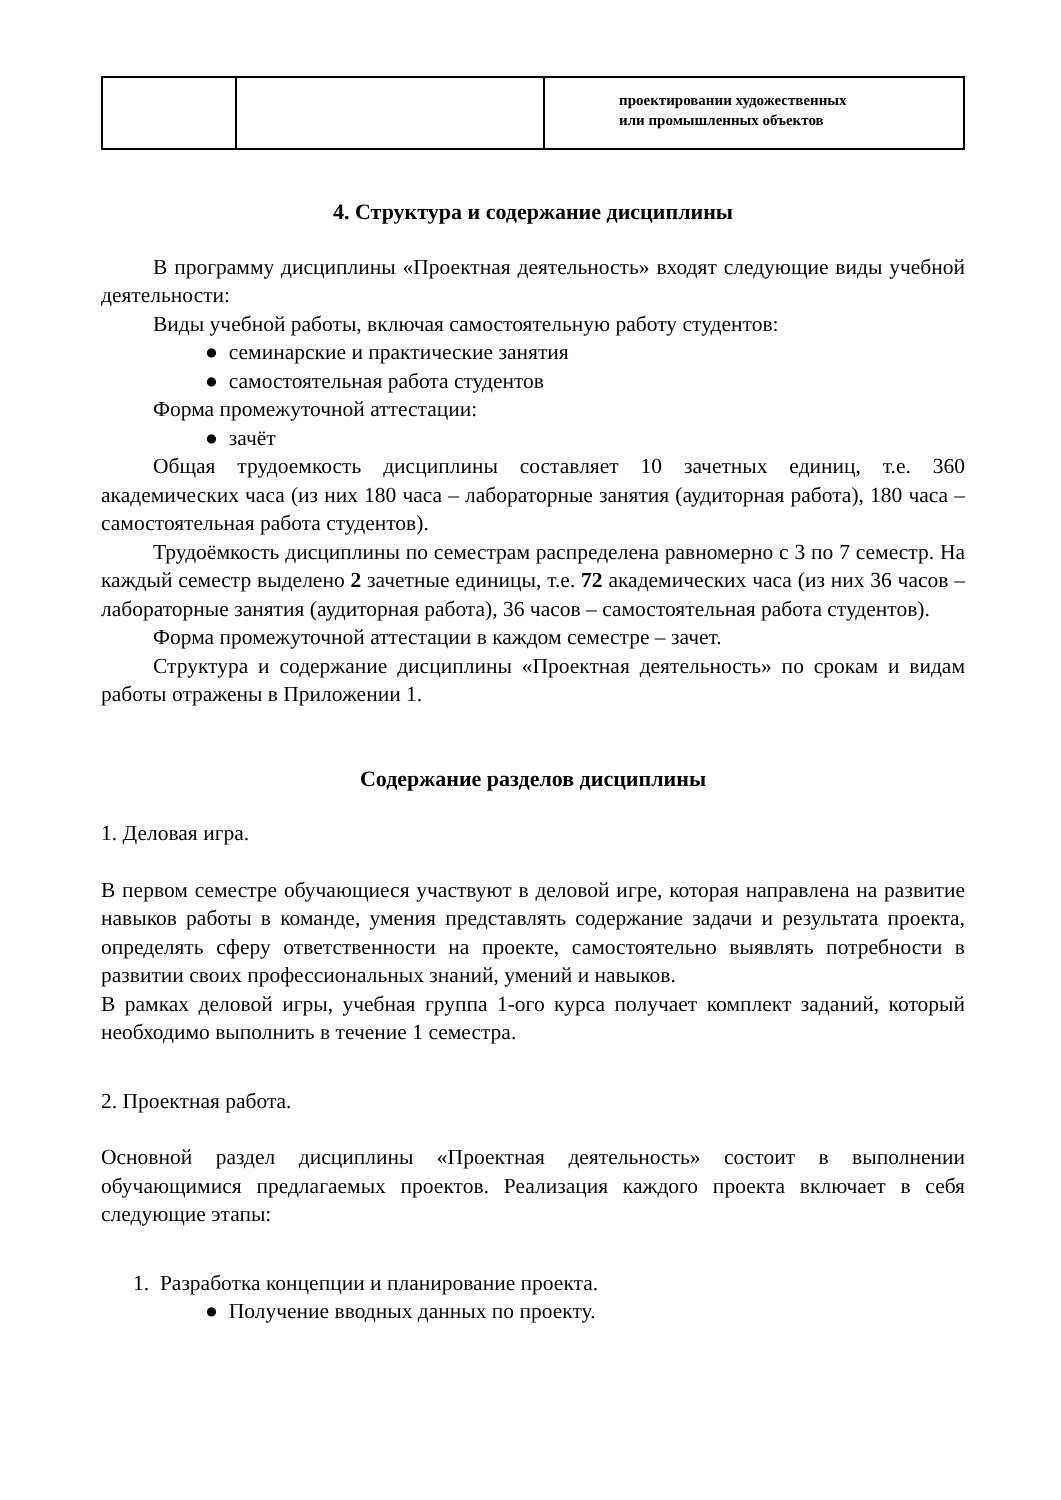| | | проектировании художественных или промышленных объектов |
4. Структура и содержание дисциплины
В программу дисциплины «Проектная деятельность» входят следующие виды учебной деятельности:
Виды учебной работы, включая самостоятельную работу студентов:
● семинарские и практические занятия
● самостоятельная работа студентов
Форма промежуточной аттестации:
● зачёт
Общая трудоемкость дисциплины составляет 10 зачетных единиц, т.е. 360 академических часа (из них 180 часа – лабораторные занятия (аудиторная работа), 180 часа – самостоятельная работа студентов).
Трудоёмкость дисциплины по семестрам распределена равномерно с 3 по 7 семестр. На каждый семестр выделено 2 зачетные единицы, т.е. 72 академических часа (из них 36 часов – лабораторные занятия (аудиторная работа), 36 часов – самостоятельная работа студентов).
Форма промежуточной аттестации в каждом семестре – зачет.
Структура и содержание дисциплины «Проектная деятельность» по срокам и видам работы отражены в Приложении 1.
Содержание разделов дисциплины
1. Деловая игра.
В первом семестре обучающиеся участвуют в деловой игре, которая направлена на развитие навыков работы в команде, умения представлять содержание задачи и результата проекта, определять сферу ответственности на проекте, самостоятельно выявлять потребности в развитии своих профессиональных знаний, умений и навыков.
В рамках деловой игры, учебная группа 1-ого курса получает комплект заданий, который необходимо выполнить в течение 1 семестра.
2. Проектная работа.
Основной раздел дисциплины «Проектная деятельность» состоит в выполнении обучающимися предлагаемых проектов. Реализация каждого проекта включает в себя следующие этапы:
1. Разработка концепции и планирование проекта.
● Получение вводных данных по проекту.